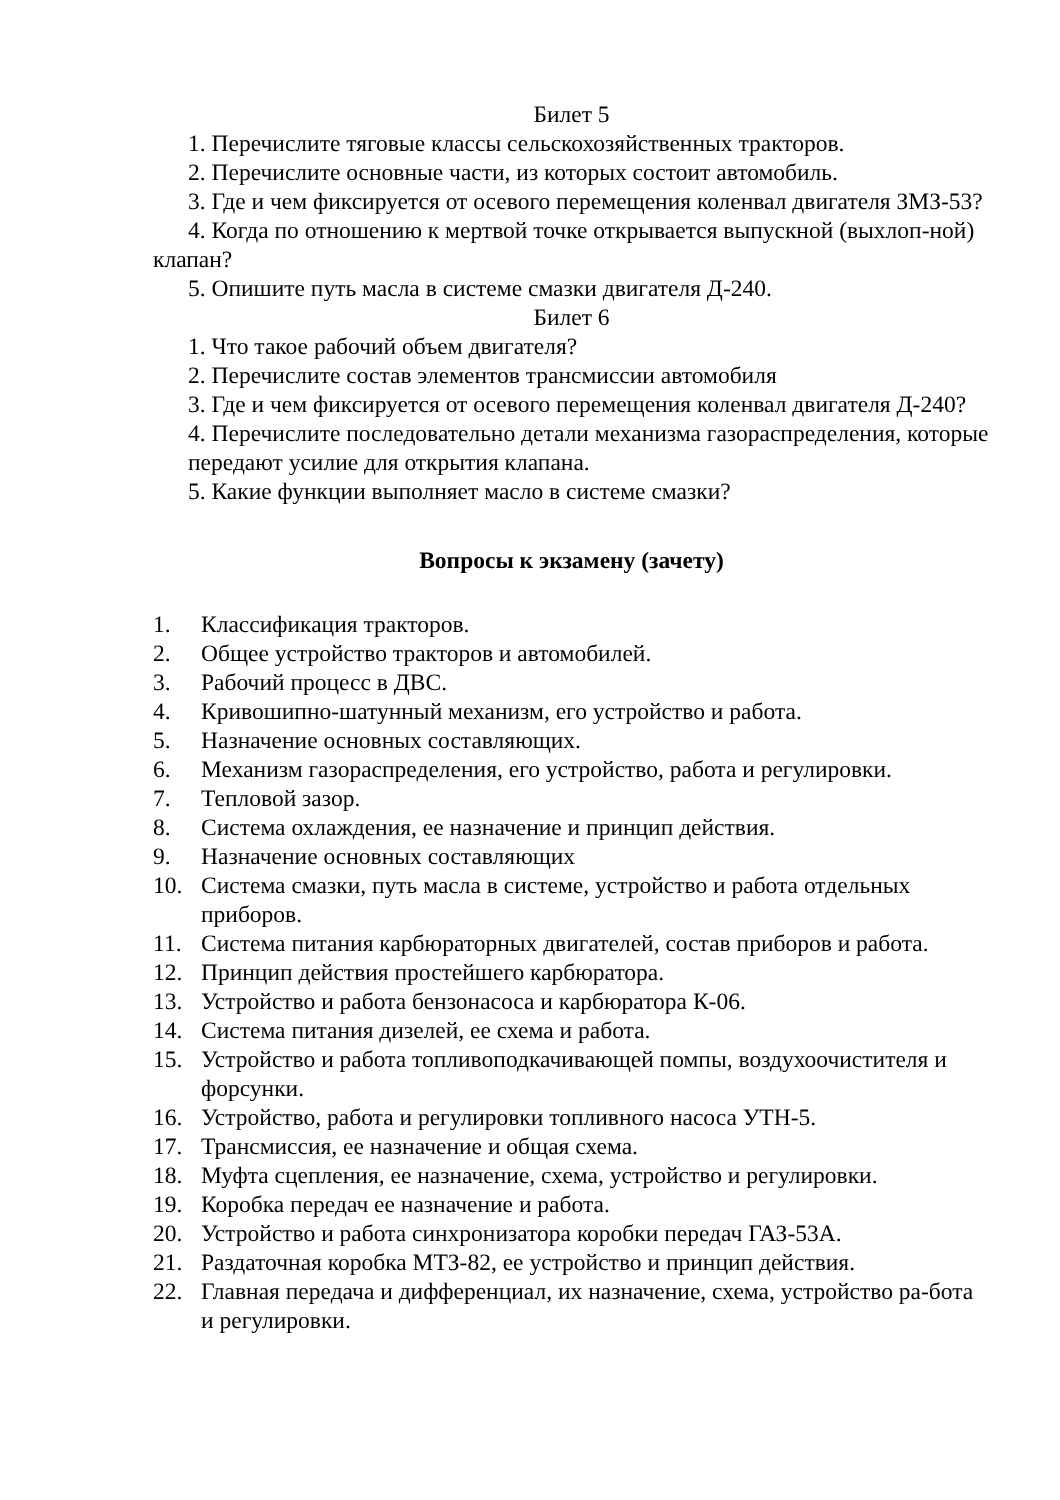Билет 5
1. Перечислите тяговые классы сельскохозяйственных тракторов.
2. Перечислите основные части, из которых состоит автомобиль.
3. Где и чем фиксируется от осевого перемещения коленвал двигателя ЗМЗ-53?
4. Когда по отношению к мертвой точке открывается выпускной (выхлоп-ной) клапан?
5. Опишите путь масла в системе смазки двигателя Д-240.
Билет 6
1. Что такое рабочий объем двигателя?
2. Перечислите состав элементов трансмиссии автомобиля
3. Где и чем фиксируется от осевого перемещения коленвал двигателя Д-240?
4. Перечислите последовательно детали механизма газораспределения, которые
передают усилие для открытия клапана.
5. Какие функции выполняет масло в системе смазки?
Вопросы к экзамену (зачету)
1. Классификация тракторов.
2. Общее устройство тракторов и автомобилей.
3. Рабочий процесс в ДВС.
4. Кривошипно-шатунный механизм, его устройство и работа.
5. Назначение основных составляющих.
6. Механизм газораспределения, его устройство, работа и регулировки.
7. Тепловой зазор.
8. Система охлаждения, ее назначение и принцип действия.
9. Назначение основных составляющих
10. Система смазки, путь масла в системе, устройство и работа отдельных приборов.
11. Система питания карбюраторных двигателей, состав приборов и работа.
12. Принцип действия простейшего карбюратора.
13. Устройство и работа бензонасоса и карбюратора К-06.
14. Система питания дизелей, ее схема и работа.
15. Устройство и работа топливоподкачивающей помпы, воздухоочистителя и форсунки.
16. Устройство, работа и регулировки топливного насоса УТН-5.
17. Трансмиссия, ее назначение и общая схема.
18. Муфта сцепления, ее назначение, схема, устройство и регулировки.
19. Коробка передач ее назначение и работа.
20. Устройство и работа синхронизатора коробки передач ГАЗ-53А.
21. Раздаточная коробка МТЗ-82, ее устройство и принцип действия.
22. Главная передача и дифференциал, их назначение, схема, устройство ра-бота и регулировки.